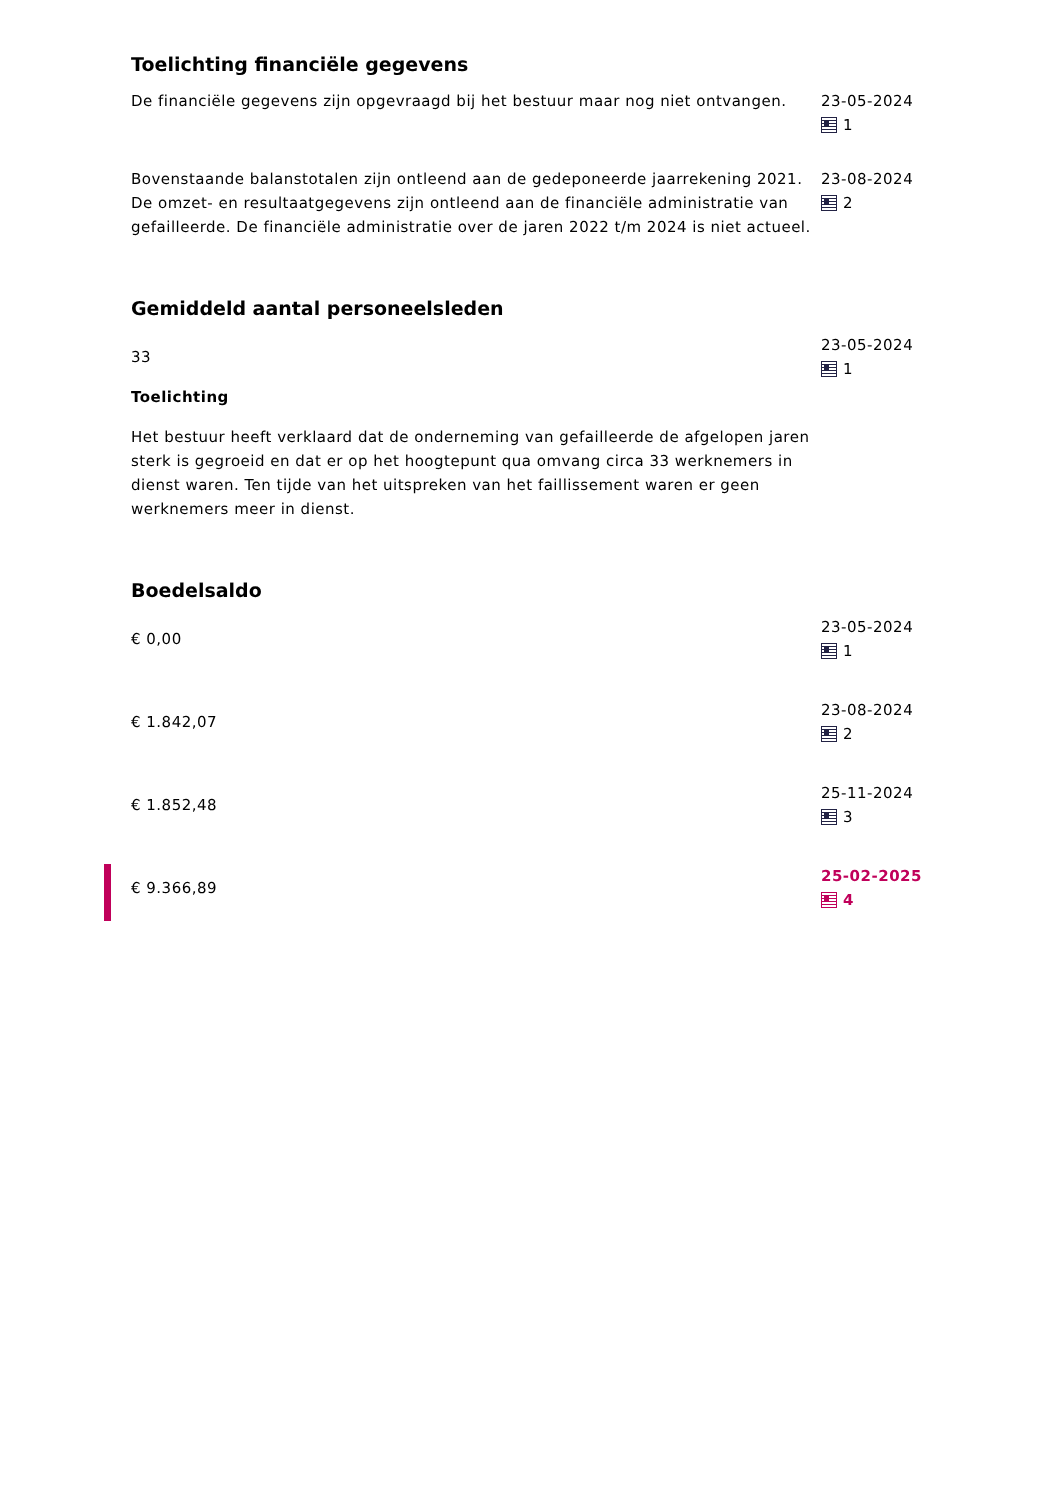Toelichting financiële gegevens
De financiële gegevens zijn opgevraagd bij het bestuur maar nog niet ontvangen.
23-05-2024
1
Bovenstaande balanstotalen zijn ontleend aan de gedeponeerde jaarrekening 2021. De omzet- en resultaatgegevens zijn ontleend aan de financiële administratie van gefailleerde. De financiële administratie over de jaren 2022 t/m 2024 is niet actueel.
23-08-2024
2
Gemiddeld aantal personeelsleden
33
Toelichting
Het bestuur heeft verklaard dat de onderneming van gefailleerde de afgelopen jaren sterk is gegroeid en dat er op het hoogtepunt qua omvang circa 33 werknemers in dienst waren. Ten tijde van het uitspreken van het faillissement waren er geen werknemers meer in dienst.
23-05-2024
1
Boedelsaldo
€ 0,00
23-05-2024
1
€ 1.842,07
23-08-2024
2
€ 1.852,48
25-11-2024
3
€ 9.366,89
25-02-2025
4